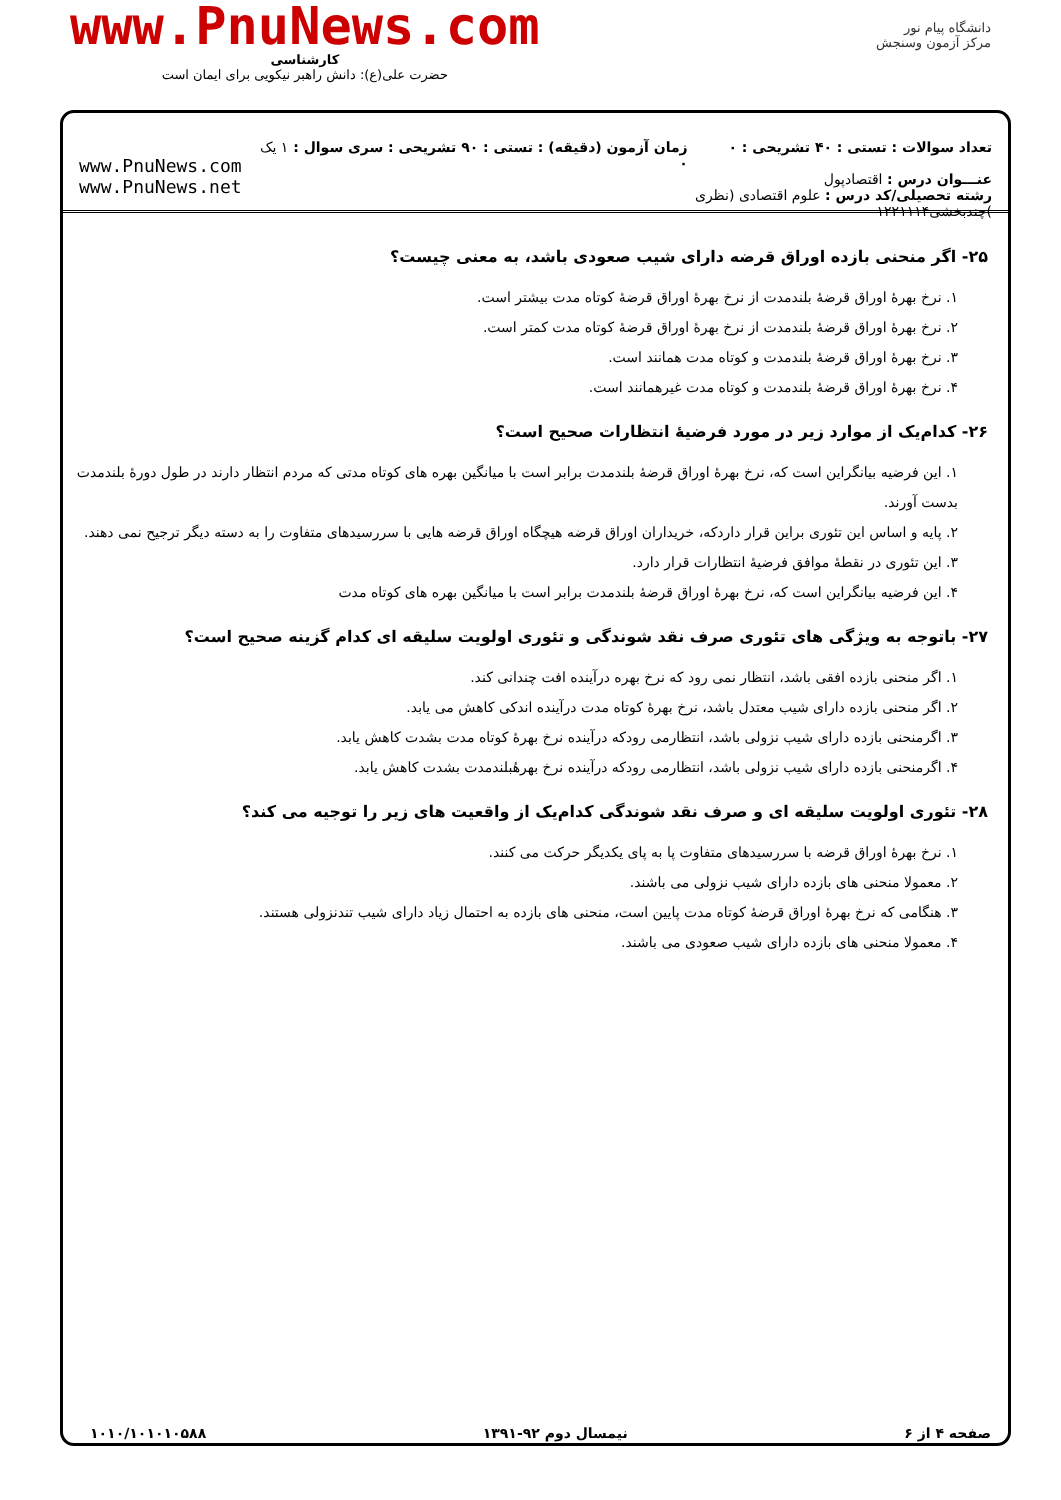www.PnuNews.com
کارشناسی
حضرت علی(ع): دانش راهبر نیکویی برای ایمان است
دانشگاه پیام نور
مرکز آزمون وسنجش
تعداد سوالات : تستی : ۴۰ تشریحی : ۰
عنـــوان درس : اقتصادپول
رشته تحصیلی/کد درس : علوم اقتصادی (نظری )چندبخشی۱۲۲۱۱۱۴
زمان آزمون (دقیقه) : تستی : ۹۰ تشریحی : ۰
سری سوال : ۱ یک
www.PnuNews.com
www.PnuNews.net
۲۵- اگر منحنی بازده اوراق قرضه دارای شیب صعودی باشد، به معنی چیست؟
۱. نرخ بهرهٔ اوراق قرضهٔ بلندمدت از نرخ بهرهٔ اوراق قرضهٔ کوتاه مدت بیشتر است.
۲. نرخ بهرهٔ اوراق قرضهٔ بلندمدت از نرخ بهرهٔ اوراق قرضهٔ کوتاه مدت کمتر است.
۳. نرخ بهرهٔ اوراق قرضهٔ بلندمدت و کوتاه مدت همانند است.
۴. نرخ بهرهٔ اوراق قرضهٔ بلندمدت و کوتاه مدت غیرهمانند است.
۲۶- کدام‌یک از موارد زیر در مورد فرضیهٔ انتظارات صحیح است؟
۱. این فرضیه بیانگراین است که، نرخ بهرهٔ اوراق قرضهٔ بلندمدت برابر است با میانگین بهره های کوتاه مدتی که مردم انتظار دارند در طول دورهٔ بلندمدت بدست آورند.
۲. پایه و اساس این تئوری براین قرار داردکه، خریداران اوراق قرضه هیچگاه اوراق قرضه هایی با سررسیدهای متفاوت را به دسته دیگر ترجیح نمی دهند.
۳. این تئوری در نقطهٔ موافق فرضیهٔ انتظارات قرار دارد.
۴. این فرضیه بیانگراین است که، نرخ بهرهٔ اوراق قرضهٔ بلندمدت برابر است با میانگین بهره های کوتاه مدت
۲۷- باتوجه به ویژگی های تئوری صرف نقد شوندگی و تئوری اولویت سلیقه ای کدام گزینه صحیح است؟
۱. اگر منحنی بازده افقی باشد، انتظار نمی رود که نرخ بهره درآینده افت چندانی کند.
۲. اگر منحنی بازده دارای شیب معتدل باشد، نرخ بهرهٔ کوتاه مدت درآینده اندکی کاهش می یابد.
۳. اگرمنحنی بازده دارای شیب نزولی باشد، انتظارمی رودکه درآینده نرخ بهرهٔ کوتاه مدت بشدت کاهش یابد.
۴. اگرمنحنی بازده دارای شیب نزولی باشد، انتظارمی رودکه درآینده نرخ بهرهٔبلندمدت بشدت کاهش یابد.
۲۸- تئوری اولویت سلیقه ای و صرف نقد شوندگی کدام‌یک از واقعیت های زیر را توجیه می کند؟
۱. نرخ بهرهٔ اوراق قرضه با سررسیدهای متفاوت پا به پای یکدیگر حرکت می کنند.
۲. معمولا منحنی های بازده دارای شیب نزولی می باشند.
۳. هنگامی که نرخ بهرهٔ اوراق قرضهٔ کوتاه مدت پایین است، منحنی های بازده به احتمال زیاد دارای شیب تندنزولی هستند.
۴. معمولا منحنی های بازده دارای شیب صعودی می باشند.
صفحه ۴ از ۶ نیمسال دوم ۹۲-۱۳۹۱ ۱۰۱۰/۱۰۱۰۱۰۵۸۸